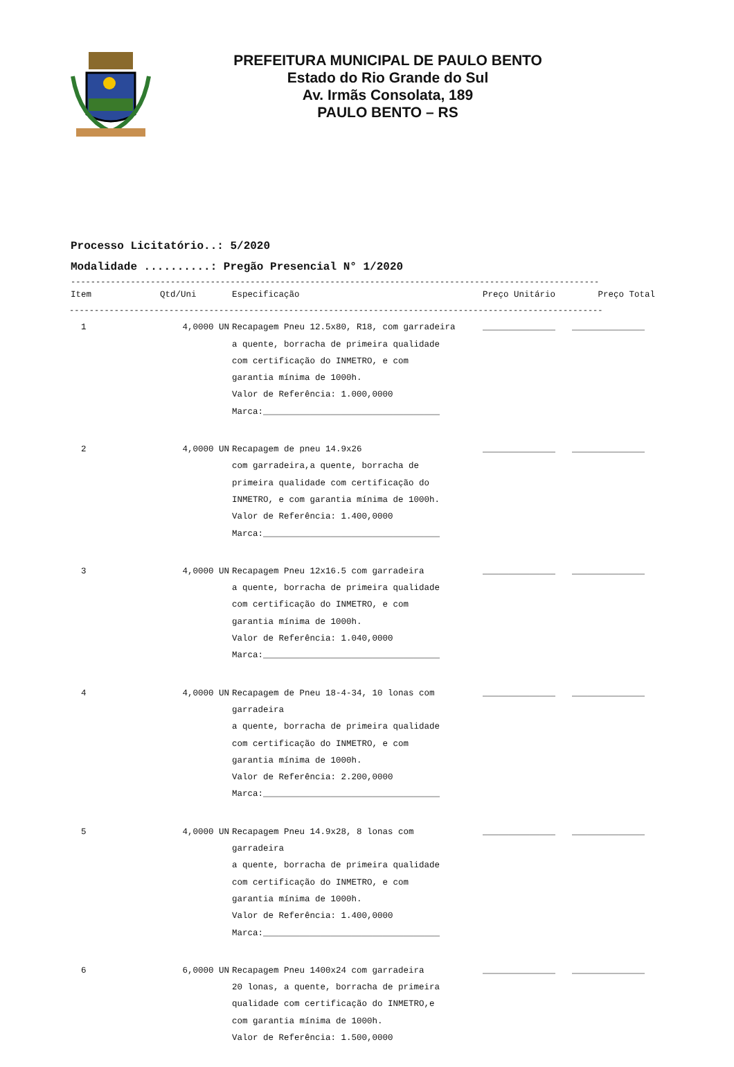PREFEITURA MUNICIPAL DE PAULO BENTO
Estado do Rio Grande do Sul
Av. Irmãs Consolata, 189
PAULO BENTO – RS
Processo Licitatório..: 5/2020
Modalidade ..........: Pregão Presencial N° 1/2020
----------------------------------------------------------------------------------------------------------
| Item | Qtd/Uni | Especificação | Preço Unitário | Preço Total |
| --- | --- | --- | --- | --- |
| ----------------------------------------------------------------------------------------------------------- | | | | |
| 1 | 4,0000 UN | Recapagem Pneu 12.5x80, R18, com garradeira a quente, borracha de primeira qualidade com certificação do INMETRO, e com garantia mínima de 1000h. Valor de Referência: 1.000,0000 Marca:__________________________________ | ______________ | ______________ |
| 2 | 4,0000 UN | Recapagem de pneu 14.9x26 com garradeira,a quente, borracha de primeira qualidade com certificação do INMETRO, e com garantia mínima de 1000h. Valor de Referência: 1.400,0000 Marca:__________________________________ | ______________ | ______________ |
| 3 | 4,0000 UN | Recapagem Pneu 12x16.5 com garradeira a quente, borracha de primeira qualidade com certificação do INMETRO, e com garantia mínima de 1000h. Valor de Referência: 1.040,0000 Marca:__________________________________ | ______________ | ______________ |
| 4 | 4,0000 UN | Recapagem de Pneu 18-4-34, 10 lonas com garradeira a quente, borracha de primeira qualidade com certificação do INMETRO, e com garantia mínima de 1000h. Valor de Referência: 2.200,0000 Marca:__________________________________ | ______________ | ______________ |
| 5 | 4,0000 UN | Recapagem Pneu 14.9x28, 8 lonas com garradeira a quente, borracha de primeira qualidade com certificação do INMETRO, e com garantia mínima de 1000h. Valor de Referência: 1.400,0000 Marca:__________________________________ | ______________ | ______________ |
| 6 | 6,0000 UN | Recapagem Pneu 1400x24 com garradeira 20 lonas, a quente, borracha de primeira qualidade com certificação do INMETRO,e com garantia mínima de 1000h. Valor de Referência: 1.500,0000 | ______________ | ______________ |